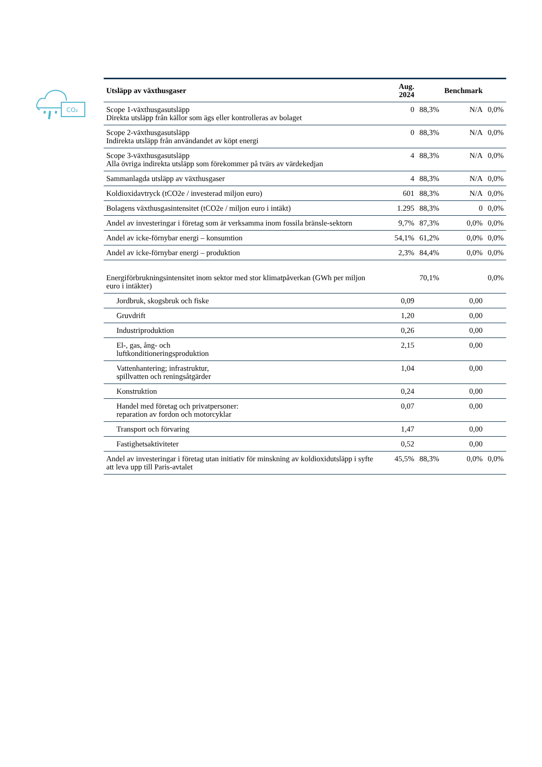CO₂
| Utsläpp av växthusgaser | Aug. 2024 | | Benchmark | |
| --- | --- | --- | --- | --- |
| Scope 1-växthusgasutsläpp Direkta utsläpp från källor som ägs eller kontrolleras av bolaget | 0 | 88,3% | N/A | 0,0% |
| Scope 2-växthusgasutsläpp Indirekta utsläpp från användandet av köpt energi | 0 | 88,3% | N/A | 0,0% |
| Scope 3-växthusgasutsläpp Alla övriga indirekta utsläpp som förekommer på tvärs av värdekedjan | 4 | 88,3% | N/A | 0,0% |
| Sammanlagda utsläpp av växthusgaser | 4 | 88,3% | N/A | 0,0% |
| Koldioxidavtryck (tCO2e / investerad miljon euro) | 601 | 88,3% | N/A | 0,0% |
| Bolagens växthusgasintensitet (tCO2e / miljon euro i intäkt) | 1.295 | 88,3% | 0 | 0,0% |
| Andel av investeringar i företag som är verksamma inom fossila bränsle-sektorn | 9,7% | 87,3% | 0,0% | 0,0% |
| Andel av icke-förnybar energi – konsumtion | 54,1% | 61,2% | 0,0% | 0,0% |
| Andel av icke-förnybar energi – produktion | 2,3% | 84,4% | 0,0% | 0,0% |
| Energiförbrukningsintensitet inom sektor med stor klimatpåverkan (GWh per miljon euro i intäkter) | | 70,1% | | 0,0% |
| Jordbruk, skogsbruk och fiske | 0,09 | | 0,00 | |
| Gruvdrift | 1,20 | | 0,00 | |
| Industriproduktion | 0,26 | | 0,00 | |
| El-, gas, ång- och luftkonditioneringsproduktion | 2,15 | | 0,00 | |
| Vattenhantering; infrastruktur, spillvatten och reningsåtgärder | 1,04 | | 0,00 | |
| Konstruktion | 0,24 | | 0,00 | |
| Handel med företag och privatpersoner: reparation av fordon och motorcyklar | 0,07 | | 0,00 | |
| Transport och förvaring | 1,47 | | 0,00 | |
| Fastighetsaktiviteter | 0,52 | | 0,00 | |
| Andel av investeringar i företag utan initiativ för minskning av koldioxidutsläpp i syfte att leva upp till Paris-avtalet | 45,5% | 88,3% | 0,0% | 0,0% |